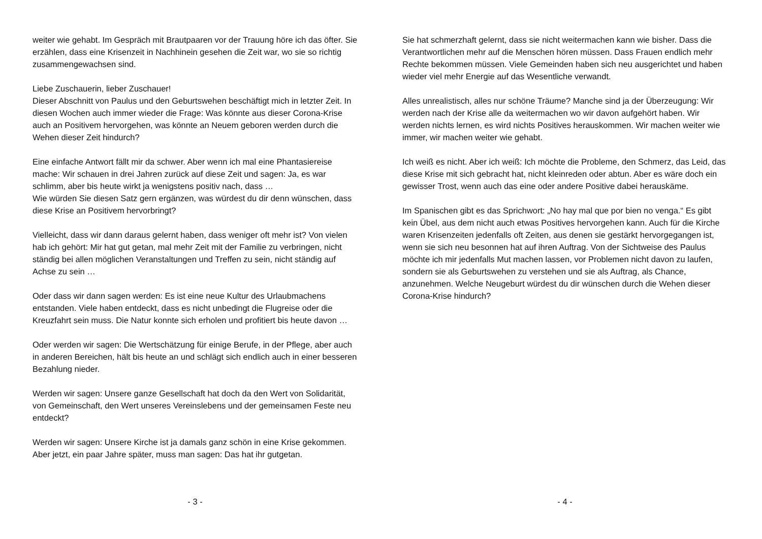weiter wie gehabt. Im Gespräch mit Brautpaaren vor der Trauung höre ich das öfter. Sie erzählen, dass eine Krisenzeit in Nachhinein gesehen die Zeit war, wo sie so richtig zusammengewachsen sind.
Liebe Zuschauerin, lieber Zuschauer!
Dieser Abschnitt von Paulus und den Geburtswehen beschäftigt mich in letzter Zeit. In diesen Wochen auch immer wieder die Frage: Was könnte aus dieser Corona-Krise auch an Positivem hervorgehen, was könnte an Neuem geboren werden durch die Wehen dieser Zeit hindurch?
Eine einfache Antwort fällt mir da schwer. Aber wenn ich mal eine Phantasiereise mache: Wir schauen in drei Jahren zurück auf diese Zeit und sagen: Ja, es war schlimm, aber bis heute wirkt ja wenigstens positiv nach, dass …
Wie würden Sie diesen Satz gern ergänzen, was würdest du dir denn wünschen, dass diese Krise an Positivem hervorbringt?
Vielleicht, dass wir dann daraus gelernt haben, dass weniger oft mehr ist? Von vielen hab ich gehört: Mir hat gut getan, mal mehr Zeit mit der Familie zu verbringen, nicht ständig bei allen möglichen Veranstaltungen und Treffen zu sein, nicht ständig auf Achse zu sein …
Oder dass wir dann sagen werden: Es ist eine neue Kultur des Urlaubmachens entstanden. Viele haben entdeckt, dass es nicht unbedingt die Flugreise oder die Kreuzfahrt sein muss. Die Natur konnte sich erholen und profitiert bis heute davon …
Oder werden wir sagen: Die Wertschätzung für einige Berufe, in der Pflege, aber auch in anderen Bereichen, hält bis heute an und schlägt sich endlich auch in einer besseren Bezahlung nieder.
Werden wir sagen: Unsere ganze Gesellschaft hat doch da den Wert von Solidarität, von Gemeinschaft, den Wert unseres Vereinslebens und der gemeinsamen Feste neu entdeckt?
Werden wir sagen: Unsere Kirche ist ja damals ganz schön in eine Krise gekommen. Aber jetzt, ein paar Jahre später, muss man sagen: Das hat ihr gutgetan.
- 3 -
Sie hat schmerzhaft gelernt, dass sie nicht weitermachen kann wie bisher. Dass die Verantwortlichen mehr auf die Menschen hören müssen. Dass Frauen endlich mehr Rechte bekommen müssen. Viele Gemeinden haben sich neu ausgerichtet und haben wieder viel mehr Energie auf das Wesentliche verwandt.
Alles unrealistisch, alles nur schöne Träume? Manche sind ja der Überzeugung: Wir werden nach der Krise alle da weitermachen wo wir davon aufgehört haben. Wir werden nichts lernen, es wird nichts Positives herauskommen. Wir machen weiter wie immer, wir machen weiter wie gehabt.
Ich weiß es nicht. Aber ich weiß: Ich möchte die Probleme, den Schmerz, das Leid, das diese Krise mit sich gebracht hat, nicht kleinreden oder abtun. Aber es wäre doch ein gewisser Trost, wenn auch das eine oder andere Positive dabei herauskäme.
Im Spanischen gibt es das Sprichwort: „No hay mal que por bien no venga.“ Es gibt kein Übel, aus dem nicht auch etwas Positives hervorgehen kann. Auch für die Kirche waren Krisenzeiten jedenfalls oft Zeiten, aus denen sie gestärkt hervorgegangen ist, wenn sie sich neu besonnen hat auf ihren Auftrag. Von der Sichtweise des Paulus möchte ich mir jedenfalls Mut machen lassen, vor Problemen nicht davon zu laufen, sondern sie als Geburtswehen zu verstehen und sie als Auftrag, als Chance, anzunehmen. Welche Neugeburt würdest du dir wünschen durch die Wehen dieser Corona-Krise hindurch?
- 4 -